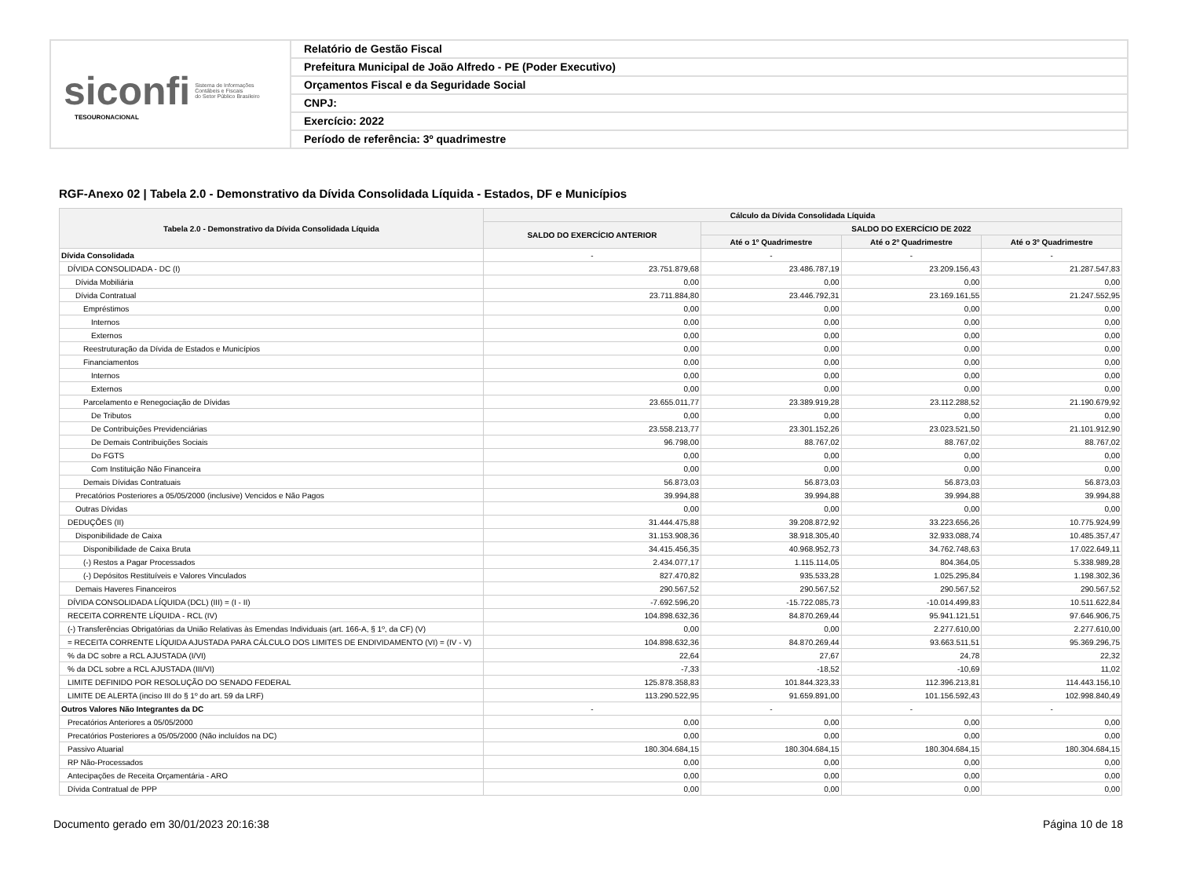siconfi Sistema de Informações
Contábeis e Fiscais
do Setor Público Brasileiro
TESOURONACIONAL
Relatório de Gestão Fiscal
Prefeitura Municipal de João Alfredo - PE (Poder Executivo)
Orçamentos Fiscal e da Seguridade Social
CNPJ:
Exercício: 2022
Período de referência: 3º quadrimestre
RGF-Anexo 02 | Tabela 2.0 - Demonstrativo da Dívida Consolidada Líquida - Estados, DF e Municípios
| Tabela 2.0 - Demonstrativo da Dívida Consolidada Líquida | Cálculo da Dívida Consolidada Líquida | | | |
| --- | --- | --- | --- | --- |
| | SALDO DO EXERCÍCIO ANTERIOR | SALDO DO EXERCÍCIO DE 2022 | | |
| | | Até o 1º Quadrimestre | Até o 2º Quadrimestre | Até o 3º Quadrimestre |
| Dívida Consolidada | - | - | - | - |
| DÍVIDA CONSOLIDADA - DC (I) | 23.751.879,68 | 23.486.787,19 | 23.209.156,43 | 21.287.547,83 |
| Dívida Mobiliária | 0,00 | 0,00 | 0,00 | 0,00 |
| Dívida Contratual | 23.711.884,80 | 23.446.792,31 | 23.169.161,55 | 21.247.552,95 |
| Empréstimos | 0,00 | 0,00 | 0,00 | 0,00 |
| Internos | 0,00 | 0,00 | 0,00 | 0,00 |
| Externos | 0,00 | 0,00 | 0,00 | 0,00 |
| Reestruturação da Dívida de Estados e Municípios | 0,00 | 0,00 | 0,00 | 0,00 |
| Financiamentos | 0,00 | 0,00 | 0,00 | 0,00 |
| Internos | 0,00 | 0,00 | 0,00 | 0,00 |
| Externos | 0,00 | 0,00 | 0,00 | 0,00 |
| Parcelamento e Renegociação de Dívidas | 23.655.011,77 | 23.389.919,28 | 23.112.288,52 | 21.190.679,92 |
| De Tributos | 0,00 | 0,00 | 0,00 | 0,00 |
| De Contribuições Previdenciárias | 23.558.213,77 | 23.301.152,26 | 23.023.521,50 | 21.101.912,90 |
| De Demais Contribuições Sociais | 96.798,00 | 88.767,02 | 88.767,02 | 88.767,02 |
| Do FGTS | 0,00 | 0,00 | 0,00 | 0,00 |
| Com Instituição Não Financeira | 0,00 | 0,00 | 0,00 | 0,00 |
| Demais Dívidas Contratuais | 56.873,03 | 56.873,03 | 56.873,03 | 56.873,03 |
| Precatórios Posteriores a 05/05/2000 (inclusive) Vencidos e Não Pagos | 39.994,88 | 39.994,88 | 39.994,88 | 39.994,88 |
| Outras Dívidas | 0,00 | 0,00 | 0,00 | 0,00 |
| DEDUÇÕES (II) | 31.444.475,88 | 39.208.872,92 | 33.223.656,26 | 10.775.924,99 |
| Disponibilidade de Caixa | 31.153.908,36 | 38.918.305,40 | 32.933.088,74 | 10.485.357,47 |
| Disponibilidade de Caixa Bruta | 34.415.456,35 | 40.968.952,73 | 34.762.748,63 | 17.022.649,11 |
| (-) Restos a Pagar Processados | 2.434.077,17 | 1.115.114,05 | 804.364,05 | 5.338.989,28 |
| (-) Depósitos Restituíveis e Valores Vinculados | 827.470,82 | 935.533,28 | 1.025.295,84 | 1.198.302,36 |
| Demais Haveres Financeiros | 290.567,52 | 290.567,52 | 290.567,52 | 290.567,52 |
| DÍVIDA CONSOLIDADA LÍQUIDA (DCL) (III) = (I - II) | -7.692.596,20 | -15.722.085,73 | -10.014.499,83 | 10.511.622,84 |
| RECEITA CORRENTE LÍQUIDA - RCL (IV) | 104.898.632,36 | 84.870.269,44 | 95.941.121,51 | 97.646.906,75 |
| (-) Transferências Obrigatórias da União Relativas às Emendas Individuais (art. 166-A, § 1º, da CF) (V) | 0,00 | 0,00 | 2.277.610,00 | 2.277.610,00 |
| = RECEITA CORRENTE LÍQUIDA AJUSTADA PARA CÁLCULO DOS LIMITES DE ENDIVIDAMENTO (VI) = (IV - V) | 104.898.632,36 | 84.870.269,44 | 93.663.511,51 | 95.369.296,75 |
| % da DC sobre a RCL AJUSTADA (I/VI) | 22,64 | 27,67 | 24,78 | 22,32 |
| % da DCL sobre a RCL AJUSTADA (III/VI) | -7,33 | -18,52 | -10,69 | 11,02 |
| LIMITE DEFINIDO POR RESOLUÇÃO DO SENADO FEDERAL | 125.878.358,83 | 101.844.323,33 | 112.396.213,81 | 114.443.156,10 |
| LIMITE DE ALERTA (inciso III do § 1º do art. 59 da LRF) | 113.290.522,95 | 91.659.891,00 | 101.156.592,43 | 102.998.840,49 |
| Outros Valores Não Integrantes da DC | - | - | - | - |
| Precatórios Anteriores a 05/05/2000 | 0,00 | 0,00 | 0,00 | 0,00 |
| Precatórios Posteriores a 05/05/2000 (Não incluídos na DC) | 0,00 | 0,00 | 0,00 | 0,00 |
| Passivo Atuarial | 180.304.684,15 | 180.304.684,15 | 180.304.684,15 | 180.304.684,15 |
| RP Não-Processados | 0,00 | 0,00 | 0,00 | 0,00 |
| Antecipações de Receita Orçamentária - ARO | 0,00 | 0,00 | 0,00 | 0,00 |
| Dívida Contratual de PPP | 0,00 | 0,00 | 0,00 | 0,00 |
Documento gerado em 30/01/2023 20:16:38 Página 10 de 18